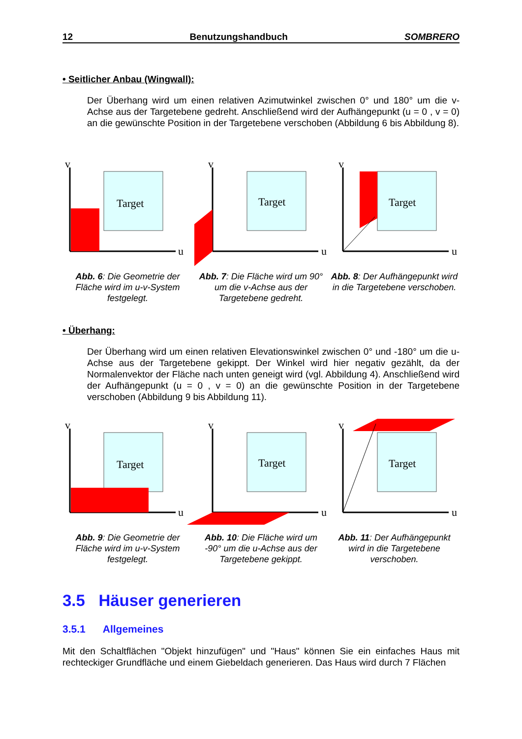12 Benutzungshandbuch SOMBRERO
• Seitlicher Anbau (Wingwall):
Der Überhang wird um einen relativen Azimutwinkel zwischen 0° und 180° um die v-Achse aus der Targetebene gedreht. Anschließend wird der Aufhängepunkt (u = 0 , v = 0) an die gewünschte Position in der Targetebene verschoben (Abbildung 6 bis Abbildung 8).
Target
Target
Target
v
v
v
u
u
u
Abb. 6: Die Geometrie der Fläche wird im u-v-System festgelegt.
Abb. 7: Die Fläche wird um 90° um die v-Achse aus der Targetebene gedreht.
Abb. 8: Der Aufhängepunkt wird in die Targetebene verschoben.
• Überhang:
Der Überhang wird um einen relativen Elevationswinkel zwischen 0° und -180° um die u-Achse aus der Targetebene gekippt. Der Winkel wird hier negativ gezählt, da der Normalenvektor der Fläche nach unten geneigt wird (vgl. Abbildung 4). Anschließend wird der Aufhängepunkt (u = 0 , v = 0) an die gewünschte Position in der Targetebene verschoben (Abbildung 9 bis Abbildung 11).
Target
Target
Target
v
v
v
u
u
u
Abb. 9: Die Geometrie der Fläche wird im u-v-System festgelegt.
Abb. 10: Die Fläche wird um -90° um die u-Achse aus der Targetebene gekippt.
Abb. 11: Der Aufhängepunkt wird in die Targetebene verschoben.
3.5 Häuser generieren
3.5.1 Allgemeines
Mit den Schaltflächen "Objekt hinzufügen" und "Haus" können Sie ein einfaches Haus mit rechteckiger Grundfläche und einem Giebeldach generieren. Das Haus wird durch 7 Flächen